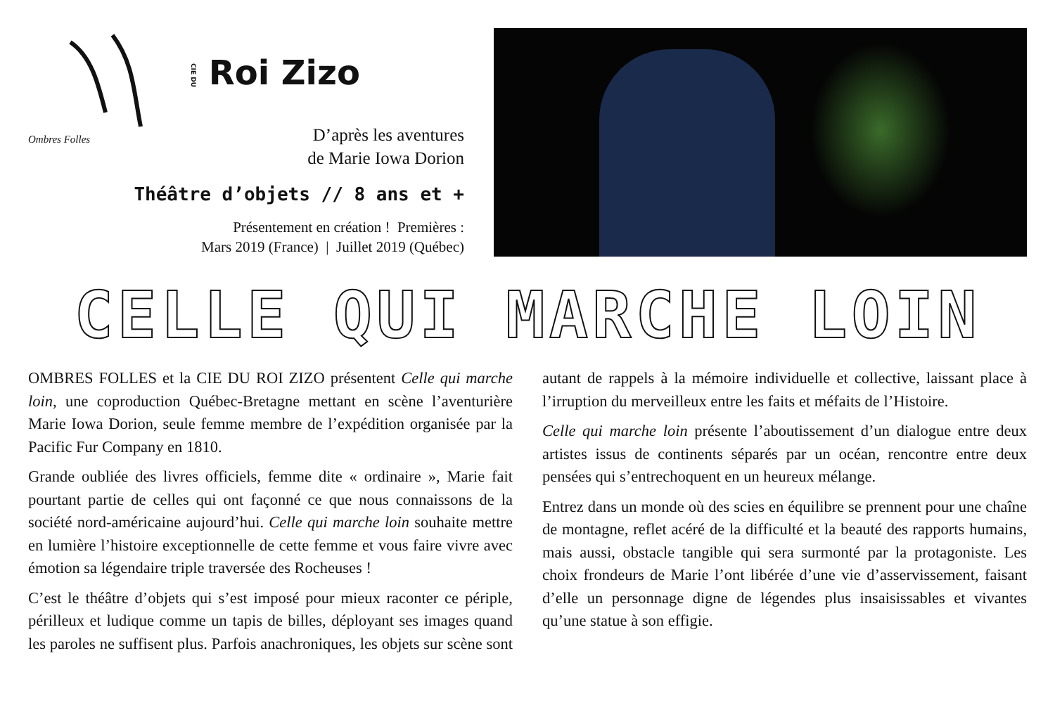Ombres Folles
CIE DU Roi Zizo
D’après les aventures
de Marie Iowa Dorion
Théâtre d’objets // 8 ans et +
Présentement en création ! Premières :
Mars 2019 (France) | Juillet 2019 (Québec)
CELLE QUI MARCHE LOIN
OMBRES FOLLES et la CIE DU ROI ZIZO présentent Celle qui marche loin, une coproduction Québec-Bretagne mettant en scène l’aventurière Marie Iowa Dorion, seule femme membre de l’expédition organisée par la Pacific Fur Company en 1810.
Grande oubliée des livres officiels, femme dite « ordinaire », Marie fait pourtant partie de celles qui ont façonné ce que nous connaissons de la société nord-américaine aujourd’hui. Celle qui marche loin souhaite mettre en lumière l’histoire exceptionnelle de cette femme et vous faire vivre avec émotion sa légendaire triple traversée des Rocheuses !
C’est le théâtre d’objets qui s’est imposé pour mieux raconter ce périple, périlleux et ludique comme un tapis de billes, déployant ses images quand les paroles ne suffisent plus. Parfois anachroniques, les objets sur scène sont autant de rappels à la mémoire individuelle et collective, laissant place à l’irruption du merveilleux entre les faits et méfaits de l’Histoire.
Celle qui marche loin présente l’aboutissement d’un dialogue entre deux artistes issus de continents séparés par un océan, rencontre entre deux pensées qui s’entrechoquent en un heureux mélange.
Entrez dans un monde où des scies en équilibre se prennent pour une chaîne de montagne, reflet acéré de la difficulté et la beauté des rapports humains, mais aussi, obstacle tangible qui sera surmonté par la protagoniste. Les choix frondeurs de Marie l’ont libérée d’une vie d’asservissement, faisant d’elle un personnage digne de légendes plus insaisissables et vivantes qu’une statue à son effigie.